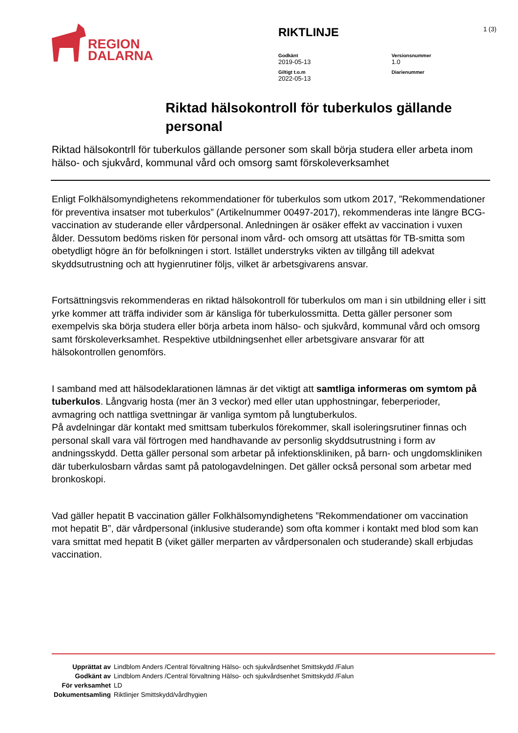REGION
DALARNA
RIKTLINJE
Godkänt
2019-05-13
Versionsnummer
1.0
Giltigt t.o.m
2022-05-13
Diarienummer
1 (3)
Riktad hälsokontroll för tuberkulos gällande personal
Riktad hälsokontrll för tuberkulos gällande personer som skall börja studera eller arbeta inom hälso- och sjukvård, kommunal vård och omsorg samt förskoleverksamhet
Enligt Folkhälsomyndighetens rekommendationer för tuberkulos som utkom 2017, ”Rekommendationer för preventiva insatser mot tuberkulos” (Artikelnummer 00497-2017), rekommenderas inte längre BCG-vaccination av studerande eller vårdpersonal. Anledningen är osäker effekt av vaccination i vuxen ålder. Dessutom bedöms risken för personal inom vård- och omsorg att utsättas för TB-smitta som obetydligt högre än för befolkningen i stort. Istället understryks vikten av tillgång till adekvat skyddsutrustning och att hygienrutiner följs, vilket är arbetsgivarens ansvar.
Fortsättningsvis rekommenderas en riktad hälsokontroll för tuberkulos om man i sin utbildning eller i sitt yrke kommer att träffa individer som är känsliga för tuberkulossmitta. Detta gäller personer som exempelvis ska börja studera eller börja arbeta inom hälso- och sjukvård, kommunal vård och omsorg samt förskoleverksamhet. Respektive utbildningsenhet eller arbetsgivare ansvarar för att hälsokontrollen genomförs.
I samband med att hälsodeklarationen lämnas är det viktigt att samtliga informeras om symtom på tuberkulos. Långvarig hosta (mer än 3 veckor) med eller utan upphostningar, feberperioder, avmagring och nattliga svettningar är vanliga symtom på lungtuberkulos.
På avdelningar där kontakt med smittsam tuberkulos förekommer, skall isoleringsrutiner finnas och personal skall vara väl förtrogen med handhavande av personlig skyddsutrustning i form av andningsskydd. Detta gäller personal som arbetar på infektionskliniken, på barn- och ungdomskliniken där tuberkulosbarn vårdas samt på patologavdelningen. Det gäller också personal som arbetar med bronkoskopi.
Vad gäller hepatit B vaccination gäller Folkhälsomyndighetens ”Rekommendationer om vaccination mot hepatit B”, där vårdpersonal (inklusive studerande) som ofta kommer i kontakt med blod som kan vara smittat med hepatit B (viket gäller merparten av vårdpersonalen och studerande) skall erbjudas vaccination.
| Upprättat av | Lindblom Anders /Central förvaltning Hälso- och sjukvårdsenhet Smittskydd /Falun |
| Godkänt av | Lindblom Anders /Central förvaltning Hälso- och sjukvårdsenhet Smittskydd /Falun |
| För verksamhet | LD |
| Dokumentsamling | Riktlinjer Smittskydd/vårdhygien |